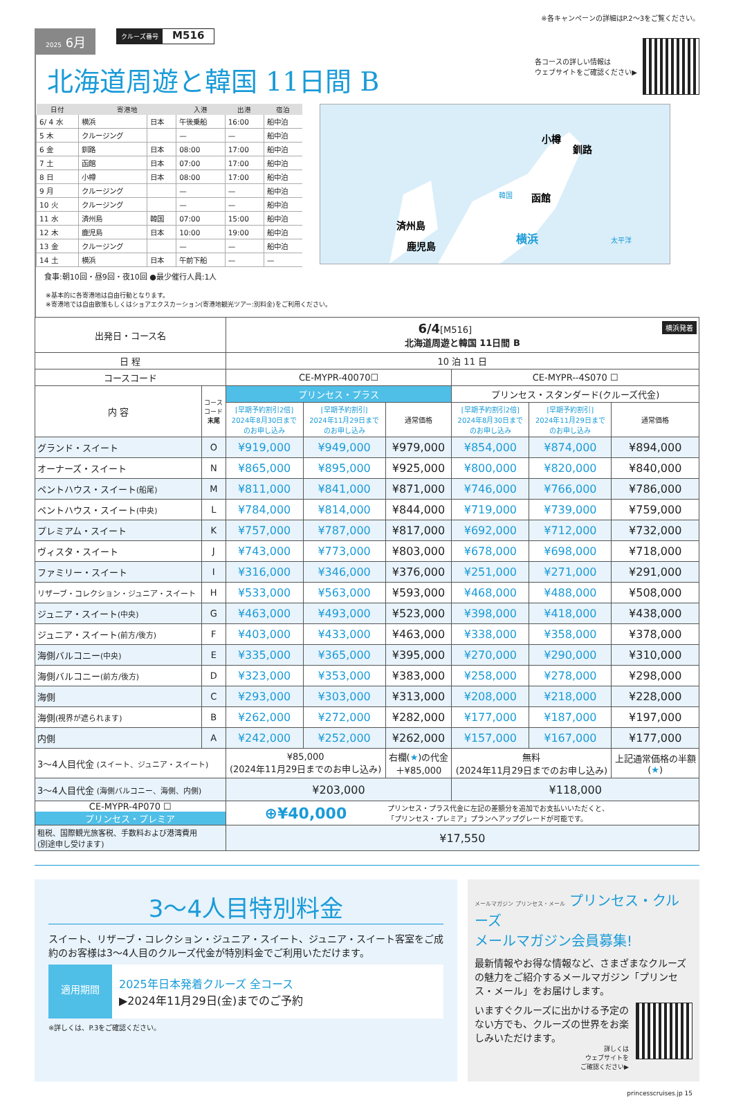※各キャンペーンの詳細はP.2〜3をご覧ください。
2025 6月 クルーズ番号 M516
北海道周遊と韓国 11日間 B
各コースの詳しい情報は
ウェブサイトをご確認ください▶
| 日付 | 寄港地 | | 入港 | 出港 | 宿泊 |
| --- | --- | --- | --- | --- | --- |
| 6/ 4 水 | 横浜 | 日本 | 午後乗船 | 16:00 | 船中泊 |
| 5 木 | クルージング | | — | — | 船中泊 |
| 6 金 | 釧路 | 日本 | 08:00 | 17:00 | 船中泊 |
| 7 土 | 函館 | 日本 | 07:00 | 17:00 | 船中泊 |
| 8 日 | 小樽 | 日本 | 08:00 | 17:00 | 船中泊 |
| 9 月 | クルージング | | — | — | 船中泊 |
| 10 火 | クルージング | | — | — | 船中泊 |
| 11 水 | 済州島 | 韓国 | 07:00 | 15:00 | 船中泊 |
| 12 木 | 鹿児島 | 日本 | 10:00 | 19:00 | 船中泊 |
| 13 金 | クルージング | | — | — | 船中泊 |
| 14 土 | 横浜 | 日本 | 午前下船 | — | — |
食事:朝10回・昼9回・夜10回 ●最少催行人員:1人
小樽
釧路
函館
横浜
韓国
太平洋
済州島
鹿児島
※基本的に各寄港地は自由行動となります。
※寄港地では自由散策もしくはショアエクスカーション(寄港地観光ツアー:別料金)をご利用ください。
| 出発日・コース名 | | 6/4 [M516] 横浜発着 北海道周遊と韓国 11日間 B | | | | | |
| 日 程 | | 10 泊 11 日 | | | | | |
| コースコード | | CE-MYPR-40070☐ | | | CE-MYPR--4S070 ☐ | | |
| 内 容 | コース コード 末尾 | プリンセス・プラス | | | プリンセス・スタンダード(クルーズ代金) | | |
| | | [早期予約割引2倍] 2024年8月30日まで のお申し込み | [早期予約割引] 2024年11月29日まで のお申し込み | 通常価格 | [早期予約割引2倍] 2024年8月30日まで のお申し込み | [早期予約割引] 2024年11月29日まで のお申し込み | 通常価格 |
| グランド・スイート | O | ¥919,000 | ¥949,000 | ¥979,000 | ¥854,000 | ¥874,000 | ¥894,000 |
| オーナーズ・スイート | N | ¥865,000 | ¥895,000 | ¥925,000 | ¥800,000 | ¥820,000 | ¥840,000 |
| ペントハウス・スイート (船尾) | M | ¥811,000 | ¥841,000 | ¥871,000 | ¥746,000 | ¥766,000 | ¥786,000 |
| ペントハウス・スイート (中央) | L | ¥784,000 | ¥814,000 | ¥844,000 | ¥719,000 | ¥739,000 | ¥759,000 |
| プレミアム・スイート | K | ¥757,000 | ¥787,000 | ¥817,000 | ¥692,000 | ¥712,000 | ¥732,000 |
| ヴィスタ・スイート | J | ¥743,000 | ¥773,000 | ¥803,000 | ¥678,000 | ¥698,000 | ¥718,000 |
| ファミリー・スイート | I | ¥316,000 | ¥346,000 | ¥376,000 | ¥251,000 | ¥271,000 | ¥291,000 |
| リザーブ・コレクション・ジュニア・スイート | H | ¥533,000 | ¥563,000 | ¥593,000 | ¥468,000 | ¥488,000 | ¥508,000 |
| ジュニア・スイート (中央) | G | ¥463,000 | ¥493,000 | ¥523,000 | ¥398,000 | ¥418,000 | ¥438,000 |
| ジュニア・スイート (前方/後方) | F | ¥403,000 | ¥433,000 | ¥463,000 | ¥338,000 | ¥358,000 | ¥378,000 |
| 海側バルコニー (中央) | E | ¥335,000 | ¥365,000 | ¥395,000 | ¥270,000 | ¥290,000 | ¥310,000 |
| 海側バルコニー (前方/後方) | D | ¥323,000 | ¥353,000 | ¥383,000 | ¥258,000 | ¥278,000 | ¥298,000 |
| 海側 | C | ¥293,000 | ¥303,000 | ¥313,000 | ¥208,000 | ¥218,000 | ¥228,000 |
| 海側 (視界が遮られます) | B | ¥262,000 | ¥272,000 | ¥282,000 | ¥177,000 | ¥187,000 | ¥197,000 |
| 内側 | A | ¥242,000 | ¥252,000 | ¥262,000 | ¥157,000 | ¥167,000 | ¥177,000 |
| 3〜4人目代金 (スイート、ジュニア・スイート) | | ¥85,000 (2024年11月29日までのお申し込み) | | 右欄( ★ )の代金 ＋¥85,000 | 無料 (2024年11月29日までのお申し込み) | | 上記通常価格の半額 ( ★ ) |
| 3〜4人目代金 (海側バルコニー、海側、内側) | | ¥203,000 | | | ¥118,000 | | |
| CE-MYPR-4P070 ☐ プリンセス・プレミア | | ⊕¥40,000 | | プリンセス・プラス代金に左記の差額分を追加でお支払いいただくと、 「プリンセス・プレミア」プランへアップグレードが可能です。 | | | |
| 租税、国際観光旅客税、手数料および港湾費用 (別途申し受けます) | | ¥17,550 | | | | | |
3〜4人目特別料金
スイート、リザーブ・コレクション・ジュニア・スイート、ジュニア・スイート客室をご成約のお客様は3〜4人目のクルーズ代金が特別料金でご利用いただけます。
適用期間
2025年日本発着クルーズ 全コース
▶2024年11月29日(金)までのご予約
※詳しくは、P.3をご確認ください。
メールマガジン プリンセス・メール プリンセス・クルーズ
メールマガジン会員募集!
最新情報やお得な情報など、さまざまなクルーズの魅力をご紹介するメールマガジン「プリンセス・メール」をお届けします。
いますぐクルーズに出かける予定のない方でも、クルーズの世界をお楽しみいただけます。
詳しくは
ウェブサイトを
ご確認ください▶
princesscruises.jp 15